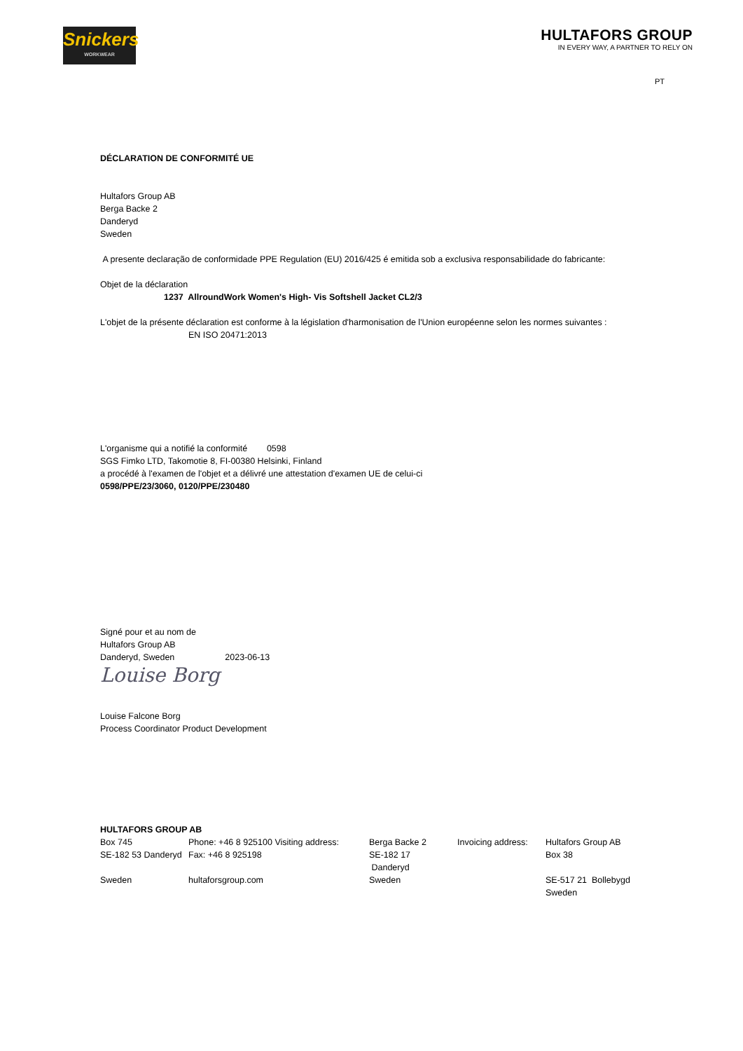Snickers
WORKWEAR
HULTAFORS GROUP
IN EVERY WAY, A PARTNER TO RELY ON
PT
DÉCLARATION DE CONFORMITÉ UE
Hultafors Group AB
Berga Backe 2
Danderyd
Sweden
A presente declaração de conformidade PPE Regulation (EU) 2016/425 é emitida sob a exclusiva responsabilidade do fabricante:
Objet de la déclaration
1237 AllroundWork Women's High- Vis Softshell Jacket CL2/3
L'objet de la présente déclaration est conforme à la législation d'harmonisation de l'Union européenne selon les normes suivantes :
EN ISO 20471:2013
L'organisme qui a notifié la conformité 0598
SGS Fimko LTD, Takomotie 8, FI-00380 Helsinki, Finland
a procédé à l'examen de l'objet et a délivré une attestation d'examen UE de celui-ci
0598/PPE/23/3060, 0120/PPE/230480
Signé pour et au nom de
Hultafors Group AB
Danderyd, Sweden 2023-06-13
Louise Borg
Louise Falcone Borg
Process Coordinator Product Development
HULTAFORS GROUP AB
| Box 745 | Phone: +46 8 925100 Visiting address: | Berga Backe 2 | Invoicing address: | Hultafors Group AB |
| SE-182 53 Danderyd | Fax: +46 8 925198 | SE-182 17 Danderyd | | Box 38 |
| Sweden | hultaforsgroup.com | Sweden | | SE-517 21 Bollebygd |
| | | | | Sweden |